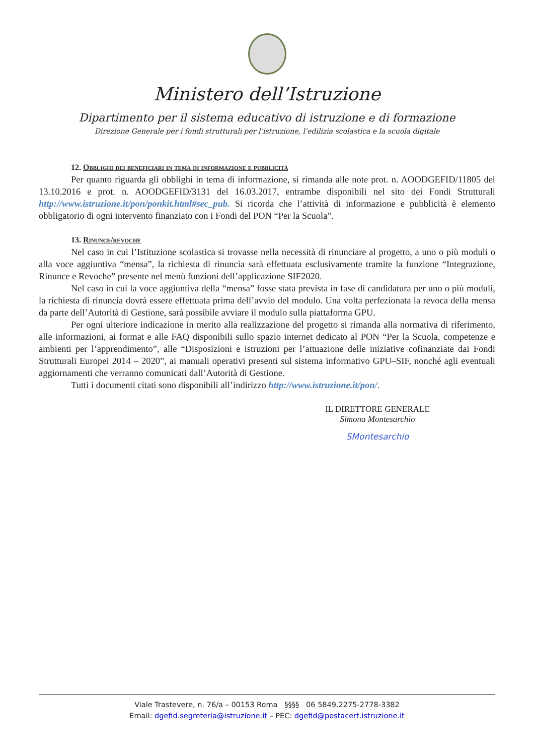Ministero dell’Istruzione
Dipartimento per il sistema educativo di istruzione e di formazione
Direzione Generale per i fondi strutturali per l’istruzione, l’edilizia scolastica e la scuola digitale
12. Obblighi dei beneficiari in tema di informazione e pubblicità
Per quanto riguarda gli obblighi in tema di informazione, si rimanda alle note prot. n. AOODGEFID/11805 del 13.10.2016 e prot. n. AOODGEFID/3131 del 16.03.2017, entrambe disponibili nel sito dei Fondi Strutturali http://www.istruzione.it/pon/ponkit.html#sec_pub. Si ricorda che l’attività di informazione e pubblicità è elemento obbligatorio di ogni intervento finanziato con i Fondi del PON “Per la Scuola”.
13. Rinunce/revoche
Nel caso in cui l’Istituzione scolastica si trovasse nella necessità di rinunciare al progetto, a uno o più moduli o alla voce aggiuntiva “mensa”, la richiesta di rinuncia sarà effettuata esclusivamente tramite la funzione “Integrazione, Rinunce e Revoche” presente nel menù funzioni dell’applicazione SIF2020.
Nel caso in cui la voce aggiuntiva della “mensa” fosse stata prevista in fase di candidatura per uno o più moduli, la richiesta di rinuncia dovrà essere effettuata prima dell’avvio del modulo. Una volta perfezionata la revoca della mensa da parte dell’Autorità di Gestione, sarà possibile avviare il modulo sulla piattaforma GPU.
Per ogni ulteriore indicazione in merito alla realizzazione del progetto si rimanda alla normativa di riferimento, alle informazioni, ai format e alle FAQ disponibili sullo spazio internet dedicato al PON “Per la Scuola, competenze e ambienti per l’apprendimento”, alle “Disposizioni e istruzioni per l’attuazione delle iniziative cofinanziate dai Fondi Strutturali Europei 2014 – 2020”, ai manuali operativi presenti sul sistema informativo GPU–SIF, nonché agli eventuali aggiornamenti che verranno comunicati dall’Autorità di Gestione.
Tutti i documenti citati sono disponibili all’indirizzo http://www.istruzione.it/pon/.
IL DIRETTORE GENERALE
Simona Montesarchio
SMontesarchio
Viale Trastevere, n. 76/a – 00153 Roma §§§§ 06 5849.2275-2778-3382
Email: dgefid.segreteria@istruzione.it – PEC: dgefid@postacert.istruzione.it